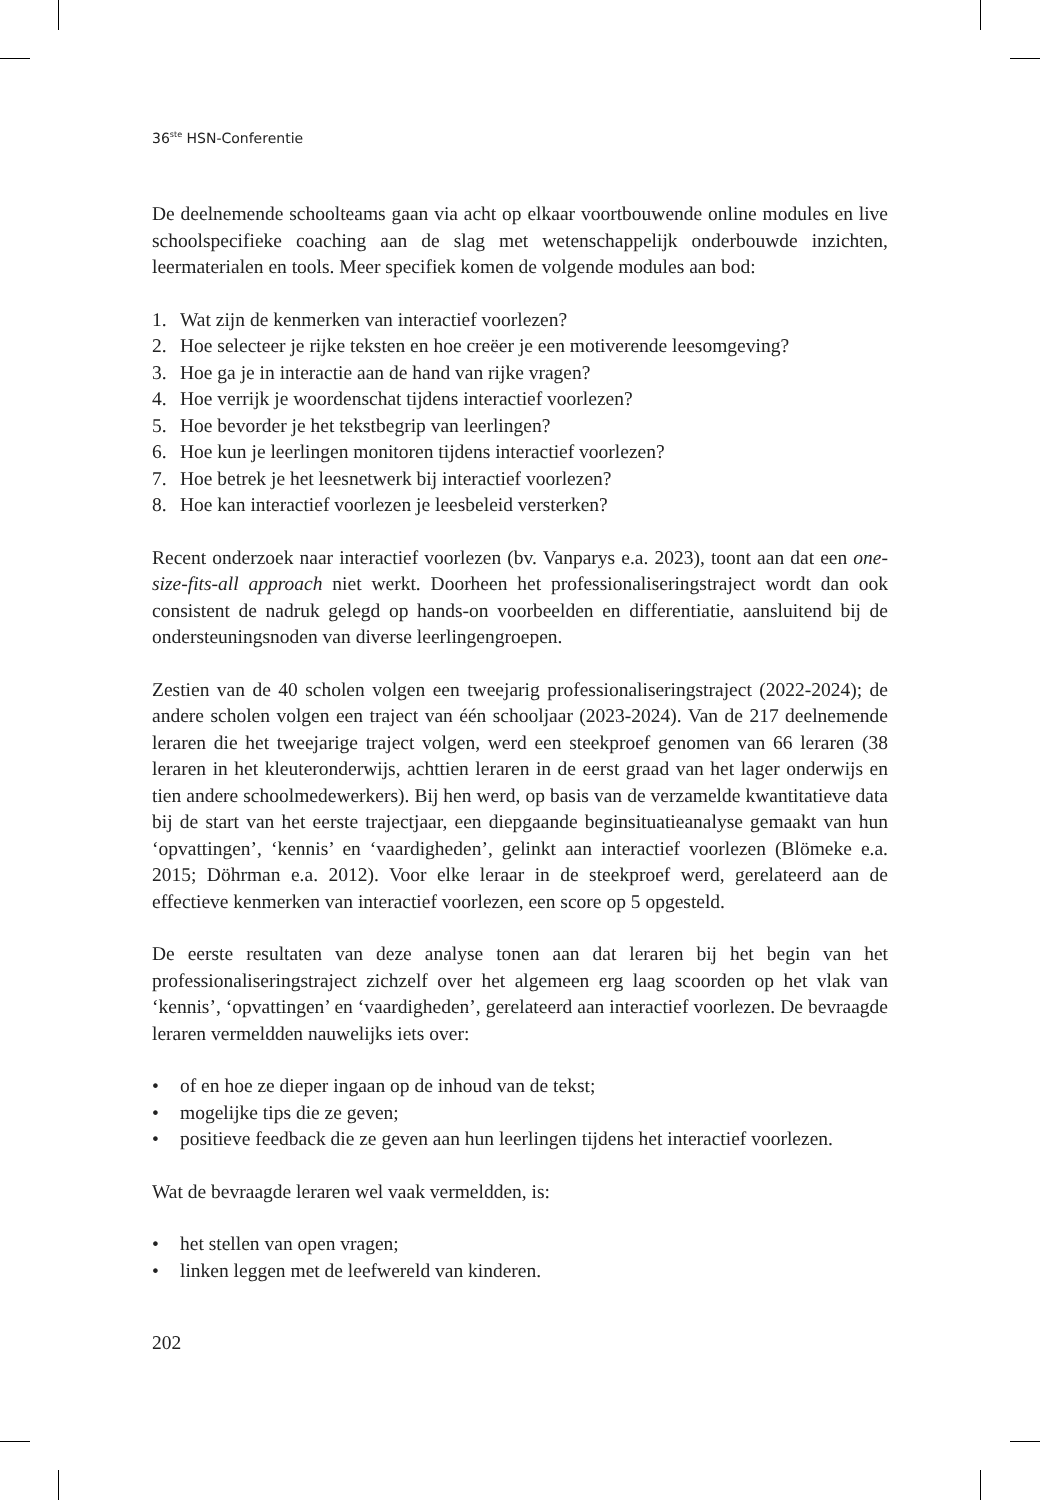36<sup>ste</sup> HSN-Conferentie
De deelnemende schoolteams gaan via acht op elkaar voortbouwende online modules en live schoolspecifieke coaching aan de slag met wetenschappelijk onderbouwde inzichten, leermaterialen en tools. Meer specifiek komen de volgende modules aan bod:
1. Wat zijn de kenmerken van interactief voorlezen?
2. Hoe selecteer je rijke teksten en hoe creëer je een motiverende leesomgeving?
3. Hoe ga je in interactie aan de hand van rijke vragen?
4. Hoe verrijk je woordenschat tijdens interactief voorlezen?
5. Hoe bevorder je het tekstbegrip van leerlingen?
6. Hoe kun je leerlingen monitoren tijdens interactief voorlezen?
7. Hoe betrek je het leesnetwerk bij interactief voorlezen?
8. Hoe kan interactief voorlezen je leesbeleid versterken?
Recent onderzoek naar interactief voorlezen (bv. Vanparys e.a. 2023), toont aan dat een one-size-fits-all approach niet werkt. Doorheen het professionaliseringstraject wordt dan ook consistent de nadruk gelegd op hands-on voorbeelden en differentiatie, aansluitend bij de ondersteuningsnoden van diverse leerlingengroepen.
Zestien van de 40 scholen volgen een tweejarig professionaliseringstraject (2022-2024); de andere scholen volgen een traject van één schooljaar (2023-2024). Van de 217 deelnemende leraren die het tweejarige traject volgen, werd een steekproef genomen van 66 leraren (38 leraren in het kleuteronderwijs, achttien leraren in de eerst graad van het lager onderwijs en tien andere schoolmedewerkers). Bij hen werd, op basis van de verzamelde kwantitatieve data bij de start van het eerste trajectjaar, een diepgaande beginsituatieanalyse gemaakt van hun ‘opvattingen’, ‘kennis’ en ‘vaardigheden’, gelinkt aan interactief voorlezen (Blömeke e.a. 2015; Döhrman e.a. 2012). Voor elke leraar in de steekproef werd, gerelateerd aan de effectieve kenmerken van interactief voorlezen, een score op 5 opgesteld.
De eerste resultaten van deze analyse tonen aan dat leraren bij het begin van het professionaliseringstraject zichzelf over het algemeen erg laag scoorden op het vlak van ‘kennis’, ‘opvattingen’ en ‘vaardigheden’, gerelateerd aan interactief voorlezen. De bevraagde leraren vermeldden nauwelijks iets over:
• of en hoe ze dieper ingaan op de inhoud van de tekst;
• mogelijke tips die ze geven;
• positieve feedback die ze geven aan hun leerlingen tijdens het interactief voorlezen.
Wat de bevraagde leraren wel vaak vermeldden, is:
• het stellen van open vragen;
• linken leggen met de leefwereld van kinderen.
202